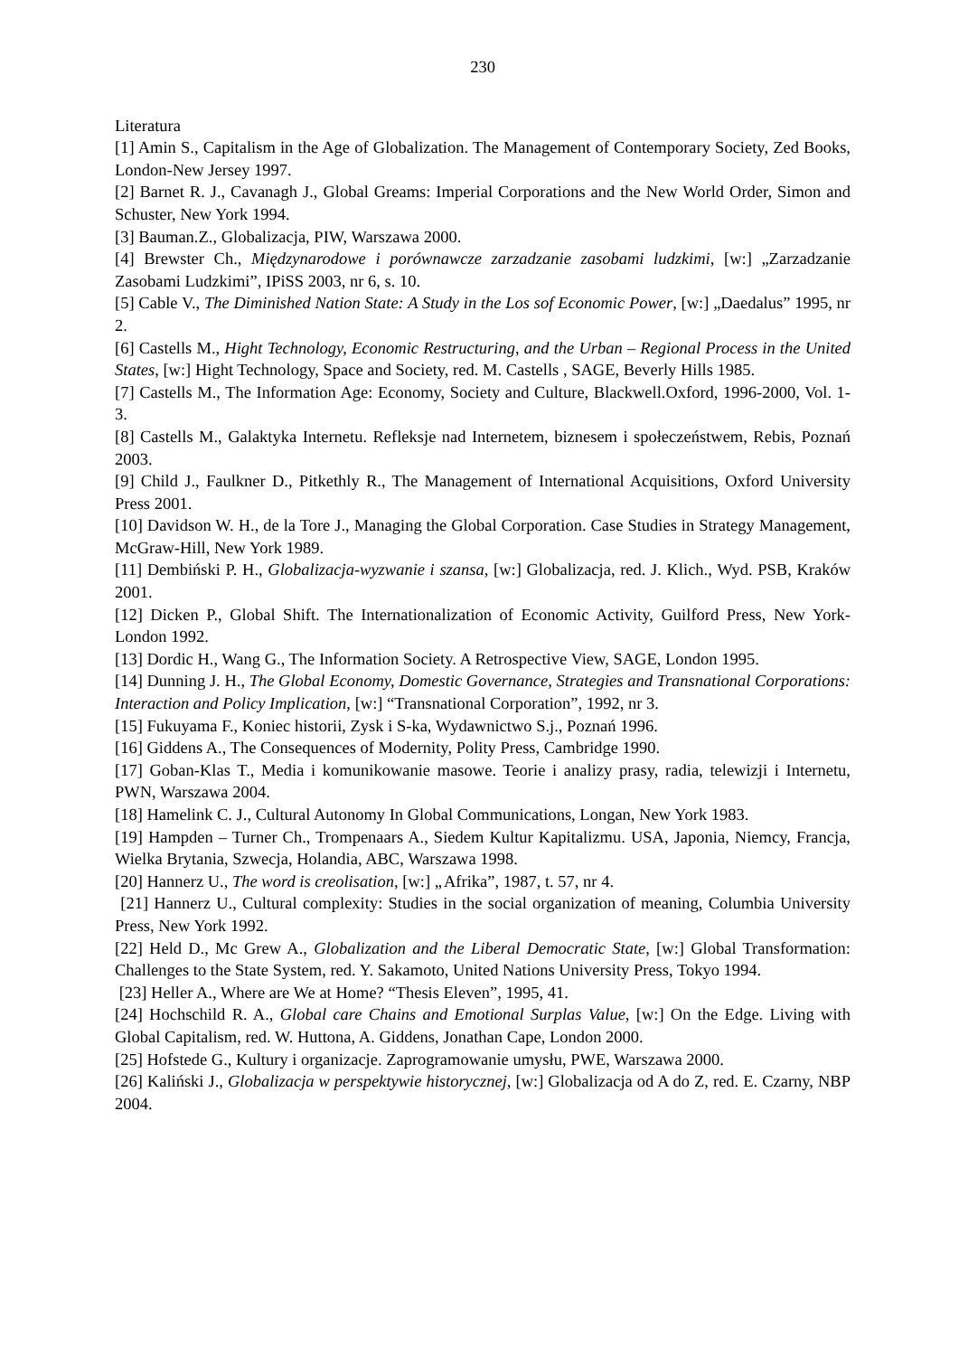230
Literatura
[1] Amin S., Capitalism in the Age of Globalization. The Management of Contemporary Society, Zed Books, London-New Jersey 1997.
[2] Barnet R. J., Cavanagh J., Global Greams: Imperial Corporations and the New World Order, Simon and Schuster, New York 1994.
[3] Bauman.Z., Globalizacja, PIW, Warszawa 2000.
[4] Brewster Ch., Międzynarodowe i porównawcze zarzadzanie zasobami ludzkimi, [w:] „Zarzadzanie Zasobami Ludzkimi”, IPiSS 2003, nr 6, s. 10.
[5] Cable V., The Diminished Nation State: A Study in the Los sof Economic Power, [w:] „Daedalus” 1995, nr 2.
[6] Castells M., Hight Technology, Economic Restructuring, and the Urban – Regional Process in the United States, [w:] Hight Technology, Space and Society, red. M. Castells , SAGE, Beverly Hills 1985.
[7] Castells M., The Information Age: Economy, Society and Culture, Blackwell.Oxford, 1996-2000, Vol. 1-3.
[8] Castells M., Galaktyka Internetu. Refleksje nad Internetem, biznesem i społeczeństwem, Rebis, Poznań 2003.
[9] Child J., Faulkner D., Pitkethly R., The Management of International Acquisitions, Oxford University Press 2001.
[10] Davidson W. H., de la Tore J., Managing the Global Corporation. Case Studies in Strategy Management, McGraw-Hill, New York 1989.
[11] Dembiński P. H., Globalizacja-wyzwanie i szansa, [w:] Globalizacja, red. J. Klich., Wyd. PSB, Kraków 2001.
[12] Dicken P., Global Shift. The Internationalization of Economic Activity, Guilford Press, New York-London 1992.
[13] Dordic H., Wang G., The Information Society. A Retrospective View, SAGE, London 1995.
[14] Dunning J. H., The Global Economy, Domestic Governance, Strategies and Transnational Corporations: Interaction and Policy Implication, [w:] “Transnational Corporation”, 1992, nr 3.
[15] Fukuyama F., Koniec historii, Zysk i S-ka, Wydawnictwo S.j., Poznań 1996.
[16] Giddens A., The Consequences of Modernity, Polity Press, Cambridge 1990.
[17] Goban-Klas T., Media i komunikowanie masowe. Teorie i analizy prasy, radia, telewizji i Internetu, PWN, Warszawa 2004.
[18] Hamelink C. J., Cultural Autonomy In Global Communications, Longan, New York 1983.
[19] Hampden – Turner Ch., Trompenaars A., Siedem Kultur Kapitalizmu. USA, Japonia, Niemcy, Francja, Wielka Brytania, Szwecja, Holandia, ABC, Warszawa 1998.
[20] Hannerz U., The word is creolisation, [w:] „Afrika”, 1987, t. 57, nr 4.
[21] Hannerz U., Cultural complexity: Studies in the social organization of meaning, Columbia University Press, New York 1992.
[22] Held D., Mc Grew A., Globalization and the Liberal Democratic State, [w:] Global Transformation: Challenges to the State System, red. Y. Sakamoto, United Nations University Press, Tokyo 1994.
[23] Heller A., Where are We at Home? “Thesis Eleven”, 1995, 41.
[24] Hochschild R. A., Global care Chains and Emotional Surplas Value, [w:] On the Edge. Living with Global Capitalism, red. W. Huttona, A. Giddens, Jonathan Cape, London 2000.
[25] Hofstede G., Kultury i organizacje. Zaprogramowanie umysłu, PWE, Warszawa 2000.
[26] Kaliński J., Globalizacja w perspektywie historycznej, [w:] Globalizacja od A do Z, red. E. Czarny, NBP 2004.